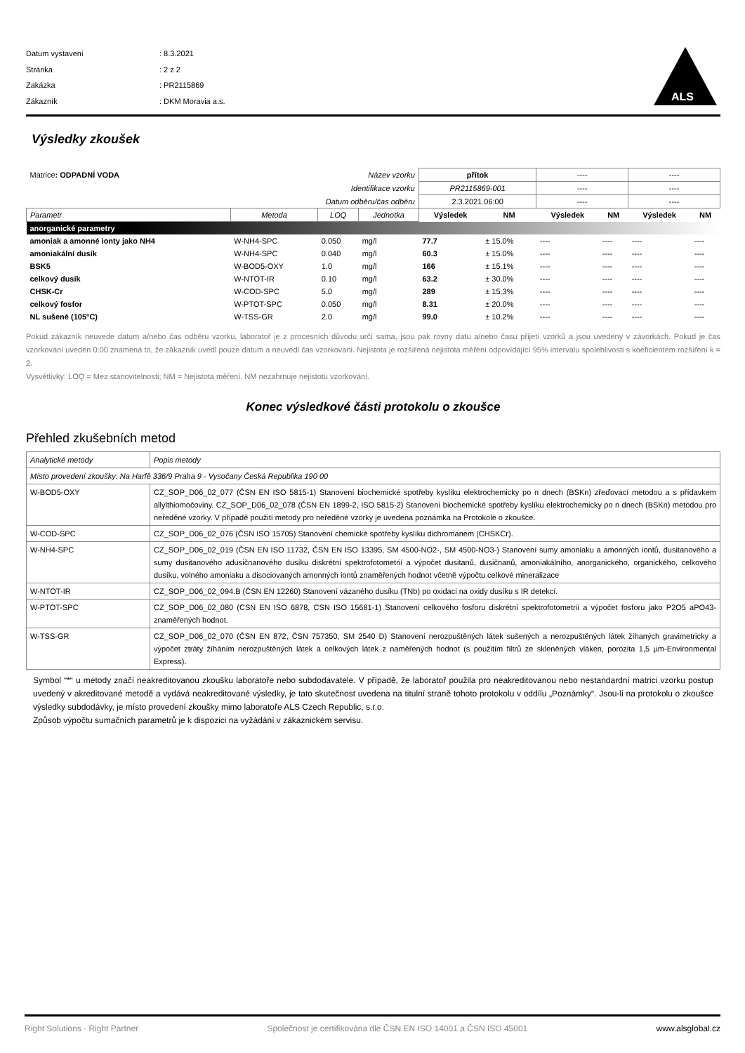| Datum vystavení | : 8.3.2021 |
| Stránka | : 2 z 2 |
| Zakázka | : PR2115869 |
| Zákazník | : DKM Moravia a.s. |
ALS
Výsledky zkoušek
| Matrice : ODPADNÍ VODA | | Název vzorku | | přítok | | ---- | | ---- | |
| Identifikace vzorku | | | | PR2115869-001 | | ---- | | ---- | |
| Datum odběru/čas odběru | | | | 2.3.2021 06:00 | | ---- | | ---- | |
| Parametr | Metoda | LOQ | Jednotka | Výsledek | NM | Výsledek | NM | Výsledek | NM |
| anorganické parametry | | | | | | | | | |
| amoniak a amonné ionty jako NH4 | W-NH4-SPC | 0.050 | mg/l | 77.7 | ± 15.0% | ---- | ---- | ---- | ---- |
| amoniakální dusík | W-NH4-SPC | 0.040 | mg/l | 60.3 | ± 15.0% | ---- | ---- | ---- | ---- |
| BSK5 | W-BOD5-OXY | 1.0 | mg/l | 166 | ± 15.1% | ---- | ---- | ---- | ---- |
| celkový dusík | W-NTOT-IR | 0.10 | mg/l | 63.2 | ± 30.0% | ---- | ---- | ---- | ---- |
| CHSK-Cr | W-COD-SPC | 5.0 | mg/l | 289 | ± 15.3% | ---- | ---- | ---- | ---- |
| celkový fosfor | W-PTOT-SPC | 0.050 | mg/l | 8.31 | ± 20.0% | ---- | ---- | ---- | ---- |
| NL sušené (105°C) | W-TSS-GR | 2.0 | mg/l | 99.0 | ± 10.2% | ---- | ---- | ---- | ---- |
Pokud zákazník neuvede datum a/nebo čas odběru vzorku, laboratoř je z procesních důvodu určí sama, jsou pak rovny datu a/nebo času přijetí vzorků a jsou uvedeny v závorkách. Pokud je čas vzorkování uveden 0:00 znamená to, že zákazník uvedl pouze datum a neuvedl čas vzorkovani. Nejistota je rozšířená nejistota měření odpovídající 95% intervalu spolehlivosti s koeficientem rozšíření k = 2.
Vysvětlivky: LOQ = Mez stanovitelnosti; NM = Nejistota měření. NM nezahrnuje nejistotu vzorkování.
Konec výsledkové části protokolu o zkoušce
Přehled zkušebních metod
| Analytické metody | Popis metody |
| Místo provedení zkoušky: Na Harfě 336/9 Praha 9 - Vysočany Česká Republika 190 00 | |
| W-BOD5-OXY | CZ_SOP_D06_02_077 (ČSN EN ISO 5815-1) Stanovení biochemické spotřeby kyslíku elektrochemicky po n dnech (BSKn) zřeďovací metodou a s přídavkem allylthiomočoviny. CZ_SOP_D06_02_078 (ČSN EN 1899-2, ISO 5815-2) Stanovení biochemické spotřeby kyslíku elektrochemicky po n dnech (BSKn) metodou pro neředěné vzorky. V případě použití metody pro neředěné vzorky je uvedena poznámka na Protokole o zkoušce. |
| W-COD-SPC | CZ_SOP_D06_02_076 (ČSN ISO 15705) Stanovení chemické spotřeby kyslíku dichromanem (CHSKCr). |
| W-NH4-SPC | CZ_SOP_D06_02_019 (ČSN EN ISO 11732, ČSN EN ISO 13395, SM 4500-NO2-, SM 4500-NO3-) Stanovení sumy amoniaku a amonných iontů, dusitanového a sumy dusitanového adusičnanového dusíku diskrétní spektrofotometrií a výpočet dusitanů, dusičnanů, amoniakálního, anorganického, organického, celkového dusíku, volného amoniaku a disociovaných amonných iontů znaměřených hodnot včetně výpočtu celkové mineralizace |
| W-NTOT-IR | CZ_SOP_D06_02_094.B (ČSN EN 12260) Stanovení vázaného dusíku (TNb) po oxidaci na oxidy dusíku s IR detekcí. |
| W-PTOT-SPC | CZ_SOP_D06_02_080 (CSN EN ISO 6878, CSN ISO 15681-1) Stanovení celkového fosforu diskrétní spektrofotometrií a výpočet fosforu jako P2O5 aPO43-znaměřených hodnot. |
| W-TSS-GR | CZ_SOP_D06_02_070 (ČSN EN 872, ČSN 757350, SM 2540 D) Stanovení nerozpuštěných látek sušených a nerozpuštěných látek žíhaných gravimetricky a výpočet ztráty žíháním nerozpuštěných látek a celkových látek z naměřených hodnot (s použitím filtrů ze skleněných vláken, porozita 1,5 µm-Environmental Express). |
Symbol “*“ u metody značí neakreditovanou zkoušku laboratoře nebo subdodavatele. V případě, že laboratoř použila pro neakreditovanou nebo nestandardní matrici vzorku postup uvedený v akreditované metodě a vydává neakreditované výsledky, je tato skutečnost uvedena na titulní straně tohoto protokolu v oddílu „Poznámky“. Jsou-li na protokolu o zkoušce výsledky subdodávky, je místo provedení zkoušky mimo laboratoře ALS Czech Republic, s.r.o.
Způsob výpočtu sumačních parametrů je k dispozici na vyžádání v zákaznickém servisu.
Right Solutions · Right Partner Společnost je certifikována dle ČSN EN ISO 14001 a ČSN ISO 45001 www.alsglobal.cz